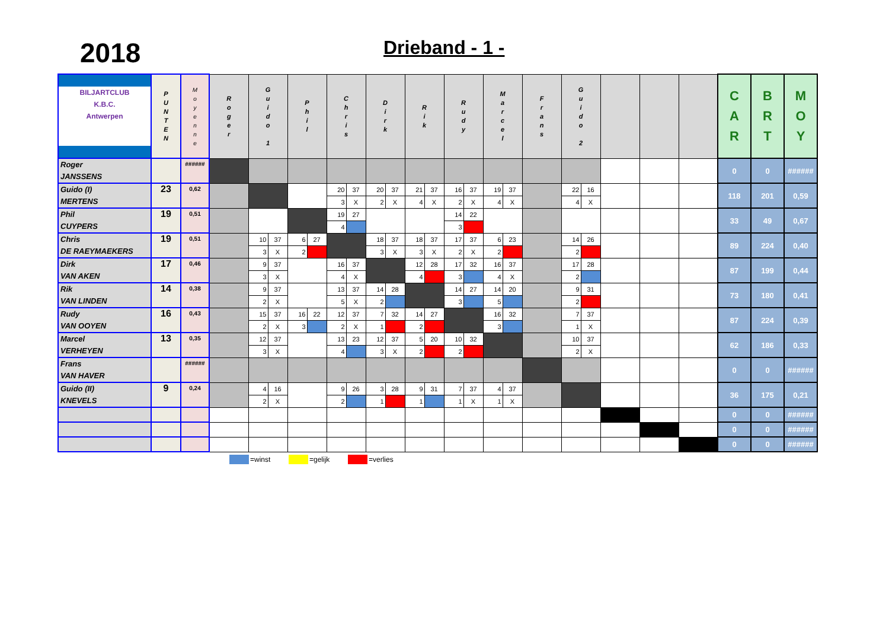2018
Drieband - 1 -
| BILJARTCLUB K.B.C. Antwerpen | P U N T E N | M o y e n n e | R o g e r | G u i d o 1 | | P h i l | | C h r i s | | D i r k | | R i k | | R u d y | | M a r c e l | | F r a n s | G u i d o 2 | | | | | C A R | B R T | M O Y |
| --- | --- | --- | --- | --- | --- | --- | --- | --- | --- | --- | --- | --- | --- | --- | --- | --- | --- | --- | --- | --- | --- | --- | --- | --- | --- | --- |
| Roger JANSSENS | | ###### | | | | | | | | | | | | | | | | | | | | | | 0 | 0 | ###### |
| Guido (I) MERTENS | 23 | 0,62 | | | | | | 20 | 37 | 20 | 37 | 21 | 37 | 16 | 37 | 19 | 37 | | 22 | 16 | | | | 118 | 201 | 0,59 |
| | | | | | | | | 3 | X | 2 | X | 4 | X | 2 | X | 4 | X | | 4 | X | | | | | | |
| Phil CUYPERS | 19 | 0,51 | | | | | | 19 | 27 | | | | | 14 | 22 | | | | | | | | | 33 | 49 | 0,67 |
| | | | | | | | | 4 | | | | | | 3 | | | | | | | | | | | | |
| Chris DE RAEYMAEKERS | 19 | 0,51 | | 10 | 37 | 6 | 27 | | | 18 | 37 | 18 | 37 | 17 | 37 | 6 | 23 | | 14 | 26 | | | | 89 | 224 | 0,40 |
| | | | | 3 | X | 2 | | | | 3 | X | 3 | X | 2 | X | 2 | | | 2 | | | | | | | |
| Dirk VAN AKEN | 17 | 0,46 | | 9 | 37 | | | 16 | 37 | | | 12 | 28 | 17 | 32 | 16 | 37 | | 17 | 28 | | | | 87 | 199 | 0,44 |
| | | | | 3 | X | | | 4 | X | | | 4 | | 3 | | 4 | X | | 2 | | | | | | | |
| Rik VAN LINDEN | 14 | 0,38 | | 9 | 37 | | | 13 | 37 | 14 | 28 | | | 14 | 27 | 14 | 20 | | 9 | 31 | | | | 73 | 180 | 0,41 |
| | | | | 2 | X | | | 5 | X | 2 | | | | 3 | | 5 | | | 2 | | | | | | | |
| Rudy VAN OOYEN | 16 | 0,43 | | 15 | 37 | 16 | 22 | 12 | 37 | 7 | 32 | 14 | 27 | | | 16 | 32 | | 7 | 37 | | | | 87 | 224 | 0,39 |
| | | | | 2 | X | 3 | | 2 | X | 1 | | 2 | | | | 3 | | | 1 | X | | | | | | |
| Marcel VERHEYEN | 13 | 0,35 | | 12 | 37 | | | 13 | 23 | 12 | 37 | 5 | 20 | 10 | 32 | | | | 10 | 37 | | | | 62 | 186 | 0,33 |
| | | | | 3 | X | | | 4 | | 3 | X | 2 | | 2 | | | | | 2 | X | | | | | | |
| Frans VAN HAVER | | ###### | | | | | | | | | | | | | | | | | | | | | | 0 | 0 | ###### |
| Guido (II) KNEVELS | 9 | 0,24 | | 4 | 16 | | | 9 | 26 | 3 | 28 | 9 | 31 | 7 | 37 | 4 | 37 | | | | | | | 36 | 175 | 0,21 |
| | | | | 2 | X | | | 2 | | 1 | | 1 | | 1 | X | 1 | X | | | | | | | | | |
| | | | | | | | | | | | | | | | | | | | | | | | | 0 | 0 | ###### |
| | | | | | | | | | | | | | | | | | | | | | | | | 0 | 0 | ###### |
| | | | | | | | | | | | | | | | | | | | | | | | | 0 | 0 | ###### |
=winst =gelijk =verlies